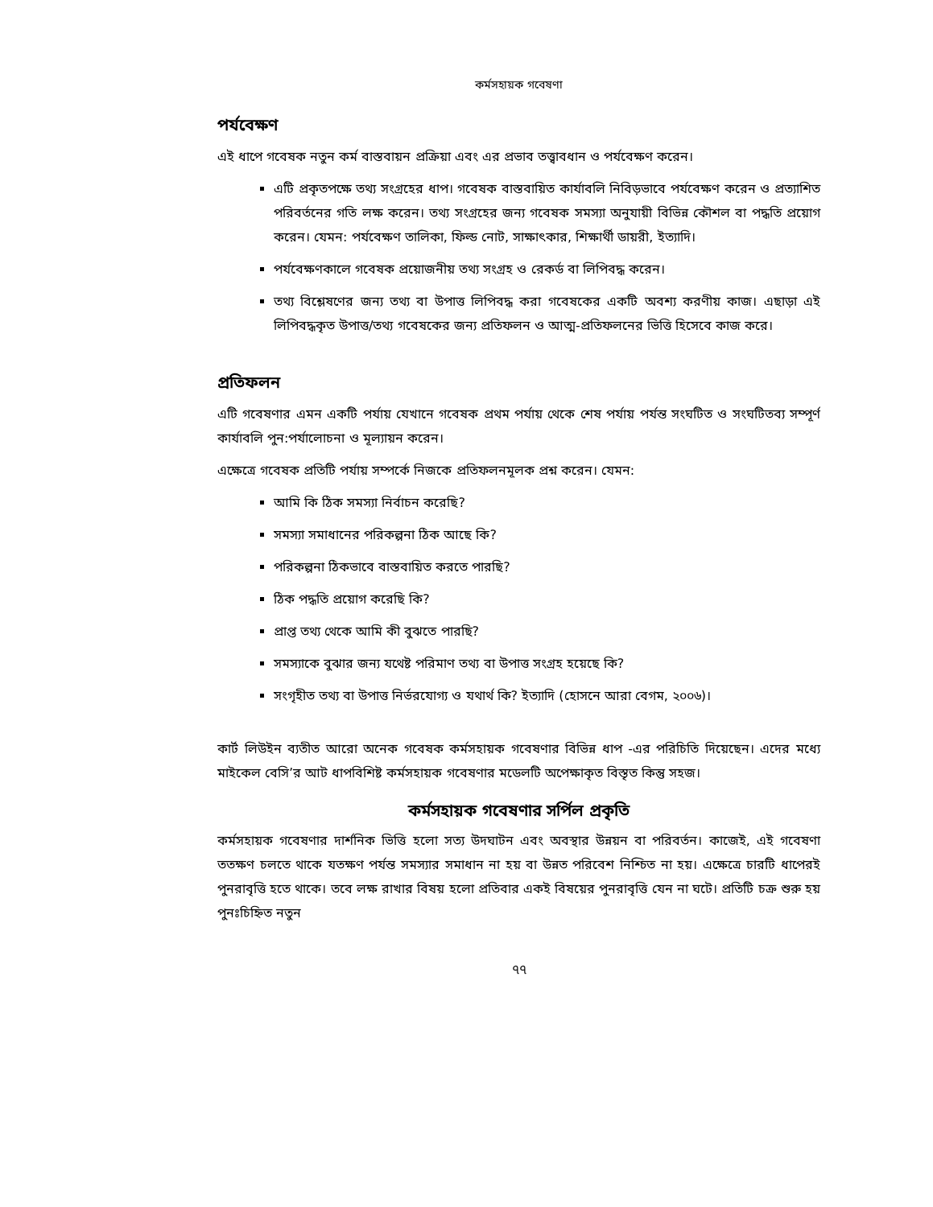কর্মসহায়ক গবেষণা
পর্যবেক্ষণ
এই ধাপে গবেষক নতুন কর্ম বাস্তবায়ন প্রক্রিয়া এবং এর প্রভাব তত্ত্বাবধান ও পর্যবেক্ষণ করেন।
এটি প্রকৃতপক্ষে তথ্য সংগ্রহের ধাপ। গবেষক বাস্তবায়িত কার্যাবলি নিবিড়ভাবে পর্যবেক্ষণ করেন ও প্রত্যাশিত পরিবর্তনের গতি লক্ষ করেন। তথ্য সংগ্রহের জন্য গবেষক সমস্যা অনুযায়ী বিভিন্ন কৌশল বা পদ্ধতি প্রয়োগ করেন। যেমন: পর্যবেক্ষণ তালিকা, ফিল্ড নোট, সাক্ষাৎকার, শিক্ষার্থী ডায়রী, ইত্যাদি।
পর্যবেক্ষণকালে গবেষক প্রয়োজনীয় তথ্য সংগ্রহ ও রেকর্ড বা লিপিবদ্ধ করেন।
তথ্য বিশ্লেষণের জন্য তথ্য বা উপাত্ত লিপিবদ্ধ করা গবেষকের একটি অবশ্য করণীয় কাজ। এছাড়া এই লিপিবদ্ধকৃত উপাত্ত/তথ্য গবেষকের জন্য প্রতিফলন ও আত্ম-প্রতিফলনের ভিত্তি হিসেবে কাজ করে।
প্রতিফলন
এটি গবেষণার এমন একটি পর্যায় যেখানে গবেষক প্রথম পর্যায় থেকে শেষ পর্যায় পর্যন্ত সংঘটিত ও সংঘটিতব্য সম্পূর্ণ কার্যাবলি পুন:পর্যালোচনা ও মূল্যায়ন করেন।
এক্ষেত্রে গবেষক প্রতিটি পর্যায় সম্পর্কে নিজকে প্রতিফলনমূলক প্রশ্ন করেন। যেমন:
আমি কি ঠিক সমস্যা নির্বাচন করেছি?
সমস্যা সমাধানের পরিকল্পনা ঠিক আছে কি?
পরিকল্পনা ঠিকভাবে বাস্তবায়িত করতে পারছি?
ঠিক পদ্ধতি প্রয়োগ করেছি কি?
প্রাপ্ত তথ্য থেকে আমি কী বুঝতে পারছি?
সমস্যাকে বুঝার জন্য যথেষ্ট পরিমাণ তথ্য বা উপাত্ত সংগ্রহ হয়েছে কি?
সংগৃহীত তথ্য বা উপাত্ত নির্ভরযোগ্য ও যথার্থ কি? ইত্যাদি (হোসনে আরা বেগম, ২০০৬)।
কার্ট লিউইন ব্যতীত আরো অনেক গবেষক কর্মসহায়ক গবেষণার বিভিন্ন ধাপ -এর পরিচিতি দিয়েছেন। এদের মধ্যে মাইকেল বেসি’র আট ধাপবিশিষ্ট কর্মসহায়ক গবেষণার মডেলটি অপেক্ষাকৃত বিস্তৃত কিন্তু সহজ।
কর্মসহায়ক গবেষণার সর্পিল প্রকৃতি
কর্মসহায়ক গবেষণার দার্শনিক ভিত্তি হলো সত্য উদঘাটন এবং অবস্থার উন্নয়ন বা পরিবর্তন। কাজেই, এই গবেষণা ততক্ষণ চলতে থাকে যতক্ষণ পর্যন্ত সমস্যার সমাধান না হয় বা উন্নত পরিবেশ নিশ্চিত না হয়। এক্ষেত্রে চারটি ধাপেরই পুনরাবৃত্তি হতে থাকে। তবে লক্ষ রাখার বিষয় হলো প্রতিবার একই বিষয়ের পুনরাবৃত্তি যেন না ঘটে। প্রতিটি চক্র শুরু হয় পুনঃচিহ্নিত নতুন
৭৭